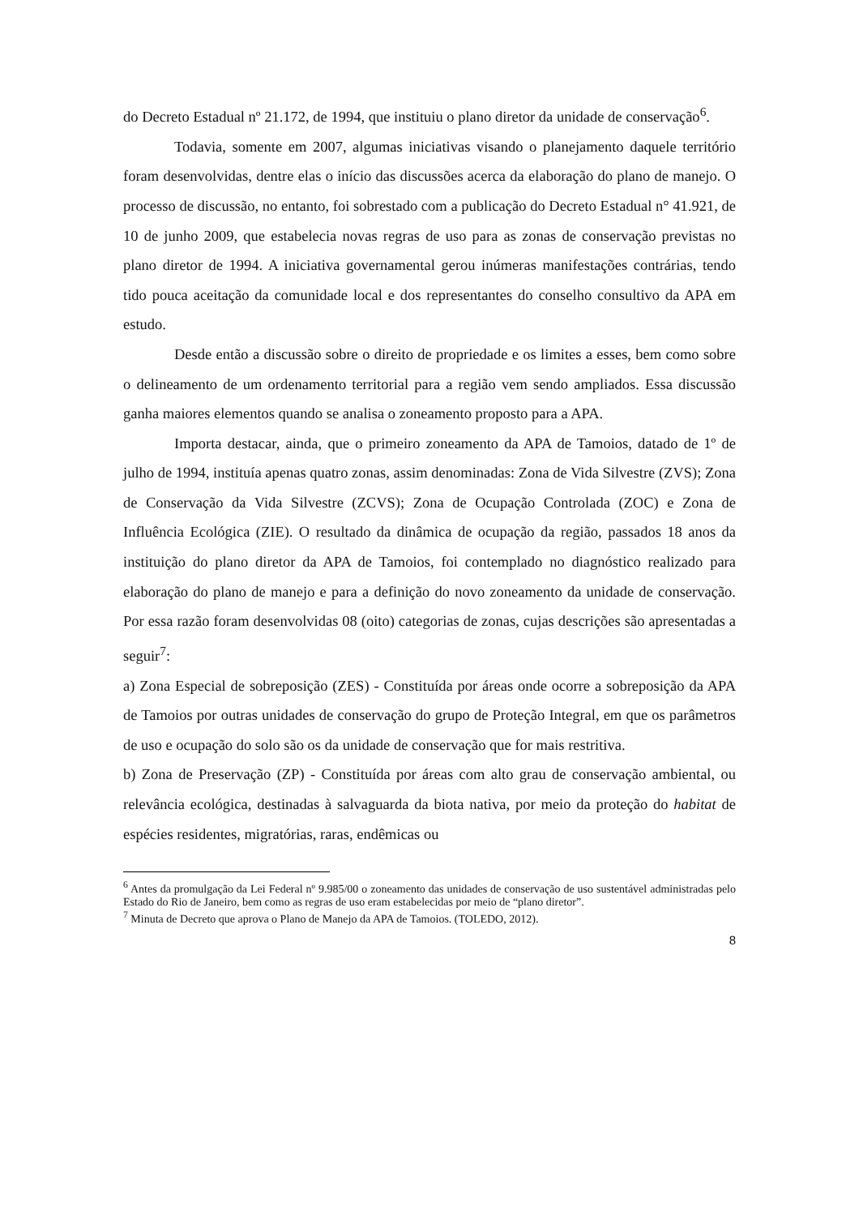do Decreto Estadual nº 21.172, de 1994, que instituiu o plano diretor da unidade de conservação<sup>6</sup>.
Todavia, somente em 2007, algumas iniciativas visando o planejamento daquele território foram desenvolvidas, dentre elas o início das discussões acerca da elaboração do plano de manejo. O processo de discussão, no entanto, foi sobrestado com a publicação do Decreto Estadual n° 41.921, de 10 de junho 2009, que estabelecia novas regras de uso para as zonas de conservação previstas no plano diretor de 1994. A iniciativa governamental gerou inúmeras manifestações contrárias, tendo tido pouca aceitação da comunidade local e dos representantes do conselho consultivo da APA em estudo.
Desde então a discussão sobre o direito de propriedade e os limites a esses, bem como sobre o delineamento de um ordenamento territorial para a região vem sendo ampliados. Essa discussão ganha maiores elementos quando se analisa o zoneamento proposto para a APA.
Importa destacar, ainda, que o primeiro zoneamento da APA de Tamoios, datado de 1º de julho de 1994, instituía apenas quatro zonas, assim denominadas: Zona de Vida Silvestre (ZVS); Zona de Conservação da Vida Silvestre (ZCVS); Zona de Ocupação Controlada (ZOC) e Zona de Influência Ecológica (ZIE). O resultado da dinâmica de ocupação da região, passados 18 anos da instituição do plano diretor da APA de Tamoios, foi contemplado no diagnóstico realizado para elaboração do plano de manejo e para a definição do novo zoneamento da unidade de conservação. Por essa razão foram desenvolvidas 08 (oito) categorias de zonas, cujas descrições são apresentadas a seguir<sup>7</sup>:
a) Zona Especial de sobreposição (ZES) - Constituída por áreas onde ocorre a sobreposição da APA de Tamoios por outras unidades de conservação do grupo de Proteção Integral, em que os parâmetros de uso e ocupação do solo são os da unidade de conservação que for mais restritiva.
b) Zona de Preservação (ZP) - Constituída por áreas com alto grau de conservação ambiental, ou relevância ecológica, destinadas à salvaguarda da biota nativa, por meio da proteção do habitat de espécies residentes, migratórias, raras, endêmicas ou
<sup>6</sup> Antes da promulgação da Lei Federal nº 9.985/00 o zoneamento das unidades de conservação de uso sustentável administradas pelo Estado do Rio de Janeiro, bem como as regras de uso eram estabelecidas por meio de “plano diretor”.
<sup>7</sup> Minuta de Decreto que aprova o Plano de Manejo da APA de Tamoios. (TOLEDO, 2012).
8